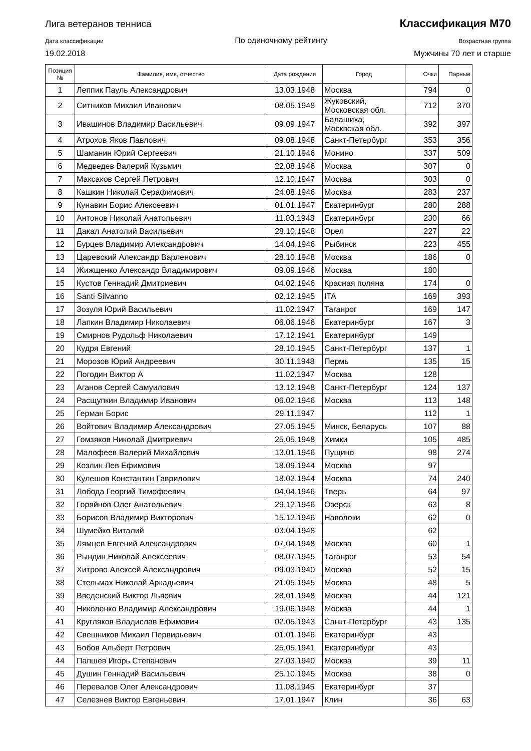Лига ветеранов тенниса Классификация М70
Дата классификации По одиночному рейтингу Возрастная группа
19.02.2018 Мужчины 70 лет и старше
| Позиция № | Фамилия, имя, отчество | Дата рождения | Город | Очки | Парные |
| --- | --- | --- | --- | --- | --- |
| 1 | Леппик Пауль Александрович | 13.03.1948 | Москва | 794 | 0 |
| 2 | Ситников Михаил Иванович | 08.05.1948 | Жуковский, Московская обл. | 712 | 370 |
| 3 | Ивашинов Владимир Васильевич | 09.09.1947 | Балашиха, Москвская обл. | 392 | 397 |
| 4 | Атрохов Яков Павлович | 09.08.1948 | Санкт-Петербург | 353 | 356 |
| 5 | Шаманин Юрий Сергеевич | 21.10.1946 | Монино | 337 | 509 |
| 6 | Медведев Валерий Кузьмич | 22.08.1946 | Москва | 307 | 0 |
| 7 | Максаков Сергей Петрович | 12.10.1947 | Москва | 303 | 0 |
| 8 | Кашкин Николай Серафимович | 24.08.1946 | Москва | 283 | 237 |
| 9 | Кунавин Борис Алексеевич | 01.01.1947 | Екатеринбург | 280 | 288 |
| 10 | Антонов Николай Анатольевич | 11.03.1948 | Екатеринбург | 230 | 66 |
| 11 | Дакал Анатолий Васильевич | 28.10.1948 | Орел | 227 | 22 |
| 12 | Бурцев Владимир Александрович | 14.04.1946 | Рыбинск | 223 | 455 |
| 13 | Царевский Александр Варленович | 28.10.1948 | Москва | 186 | 0 |
| 14 | Жижщенко Александр Владимирович | 09.09.1946 | Москва | 180 | |
| 15 | Кустов Геннадий Дмитриевич | 04.02.1946 | Красная поляна | 174 | 0 |
| 16 | Santi Silvanno | 02.12.1945 | ITA | 169 | 393 |
| 17 | Зозуля Юрий Васильевич | 11.02.1947 | Таганрог | 169 | 147 |
| 18 | Лапкин Владимир Николаевич | 06.06.1946 | Екатеринбург | 167 | 3 |
| 19 | Смирнов Рудольф Николаевич | 17.12.1941 | Екатеринбург | 149 | |
| 20 | Кудря Евгений | 28.10.1945 | Санкт-Петербург | 137 | 1 |
| 21 | Морозов Юрий Андреевич | 30.11.1948 | Пермь | 135 | 15 |
| 22 | Погодин Виктор А | 11.02.1947 | Москва | 128 | |
| 23 | Аганов Сергей Самуилович | 13.12.1948 | Санкт-Петербург | 124 | 137 |
| 24 | Расщупкин Владимир Иванович | 06.02.1946 | Москва | 113 | 148 |
| 25 | Герман Борис | 29.11.1947 | | 112 | 1 |
| 26 | Войтович Владимир Александрович | 27.05.1945 | Минск, Беларусь | 107 | 88 |
| 27 | Гомзяков Николай Дмитриевич | 25.05.1948 | Химки | 105 | 485 |
| 28 | Малофеев Валерий Михайлович | 13.01.1946 | Пущино | 98 | 274 |
| 29 | Козлин Лев Ефимович | 18.09.1944 | Москва | 97 | |
| 30 | Кулешов Константин Гаврилович | 18.02.1944 | Москва | 74 | 240 |
| 31 | Лобода Георгий Тимофеевич | 04.04.1946 | Тверь | 64 | 97 |
| 32 | Горяйнов Олег Анатольевич | 29.12.1946 | Озерск | 63 | 8 |
| 33 | Борисов Владимир Викторович | 15.12.1946 | Наволоки | 62 | 0 |
| 34 | Шумейко Виталий | 03.04.1948 | | 62 | |
| 35 | Лямцев Евгений Александрович | 07.04.1948 | Москва | 60 | 1 |
| 36 | Рындин Николай Алексеевич | 08.07.1945 | Таганрог | 53 | 54 |
| 37 | Хитрово Алексей Александрович | 09.03.1940 | Москва | 52 | 15 |
| 38 | Стельмах Николай Аркадьевич | 21.05.1945 | Москва | 48 | 5 |
| 39 | Введенский Виктор Львович | 28.01.1948 | Москва | 44 | 121 |
| 40 | Николенко Владимир Александрович | 19.06.1948 | Москва | 44 | 1 |
| 41 | Кругляков Владислав Ефимович | 02.05.1943 | Санкт-Петербург | 43 | 135 |
| 42 | Свешников Михаил Первирьевич | 01.01.1946 | Екатеринбург | 43 | |
| 43 | Бобов Альберт Петрович | 25.05.1941 | Екатеринбург | 43 | |
| 44 | Папшев Игорь Степанович | 27.03.1940 | Москва | 39 | 11 |
| 45 | Душин Геннадий Васильевич | 25.10.1945 | Москва | 38 | 0 |
| 46 | Перевалов Олег Александрович | 11.08.1945 | Екатеринбург | 37 | |
| 47 | Селезнев Виктор Евгеньевич | 17.01.1947 | Клин | 36 | 63 |